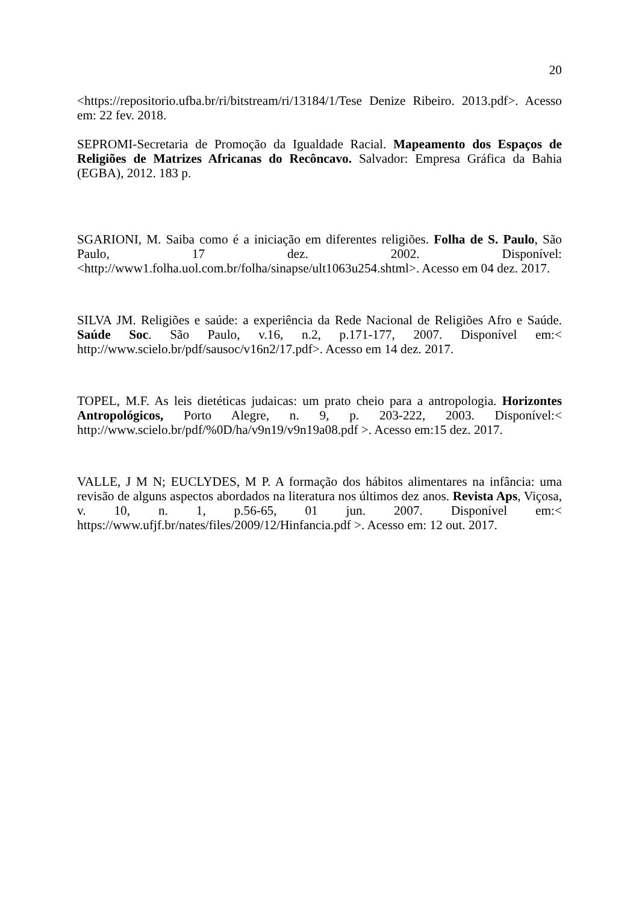20
<https://repositorio.ufba.br/ri/bitstream/ri/13184/1/Tese Denize Ribeiro. 2013.pdf>. Acesso em: 22 fev. 2018.
SEPROMI-Secretaria de Promoção da Igualdade Racial. Mapeamento dos Espaços de Religiões de Matrizes Africanas do Recôncavo. Salvador: Empresa Gráfica da Bahia (EGBA), 2012. 183 p.
SGARIONI, M. Saiba como é a iniciação em diferentes religiões. Folha de S. Paulo, São Paulo, 17 dez. 2002. Disponível:<http://www1.folha.uol.com.br/folha/sinapse/ult1063u254.shtml>. Acesso em 04 dez. 2017.
SILVA JM. Religiões e saúde: a experiência da Rede Nacional de Religiões Afro e Saúde. Saúde Soc. São Paulo, v.16, n.2, p.171-177, 2007. Disponível em:< http://www.scielo.br/pdf/sausoc/v16n2/17.pdf>. Acesso em 14 dez. 2017.
TOPEL, M.F. As leis dietéticas judaicas: um prato cheio para a antropologia. Horizontes Antropológicos, Porto Alegre, n. 9, p. 203-222, 2003. Disponível:< http://www.scielo.br/pdf/%0D/ha/v9n19/v9n19a08.pdf >. Acesso em:15 dez. 2017.
VALLE, J M N; EUCLYDES, M P. A formação dos hábitos alimentares na infância: uma revisão de alguns aspectos abordados na literatura nos últimos dez anos. Revista Aps, Viçosa, v. 10, n. 1, p.56-65, 01 jun. 2007. Disponível em:< https://www.ufjf.br/nates/files/2009/12/Hinfancia.pdf >. Acesso em: 12 out. 2017.